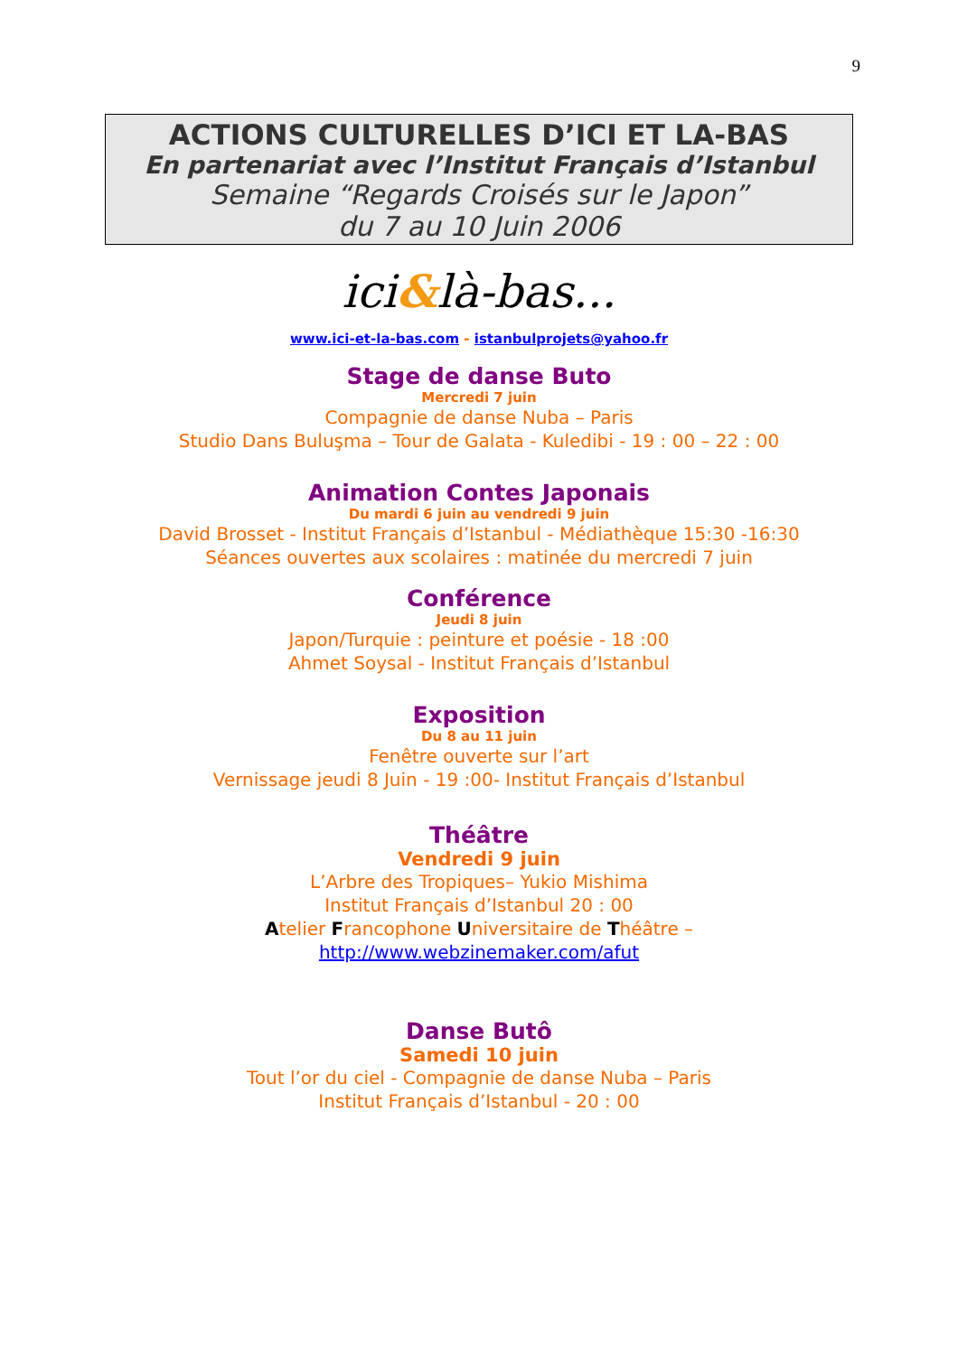9
ACTIONS CULTURELLES D’ICI ET LA-BAS
En partenariat avec l’Institut Français d’Istanbul
Semaine “Regards Croisés sur le Japon”
du 7 au 10 Juin 2006
ici&là-bas...
www.ici-et-la-bas.com - istanbulprojets@yahoo.fr
Stage de danse Buto
Mercredi 7 juin
Compagnie de danse Nuba – Paris
Studio Dans Buluşma – Tour de Galata - Kuledibi - 19 : 00 – 22 : 00
Animation Contes Japonais
Du mardi 6 juin au vendredi 9 juin
David Brosset - Institut Français d’Istanbul - Médiathèque 15:30 -16:30
Séances ouvertes aux scolaires : matinée du mercredi 7 juin
Conférence
Jeudi 8 juin
Japon/Turquie : peinture et poésie - 18 :00
Ahmet Soysal - Institut Français d’Istanbul
Exposition
Du 8 au 11 juin
Fenêtre ouverte sur l’art
Vernissage jeudi 8 Juin - 19 :00- Institut Français d’Istanbul
Théâtre
Vendredi 9 juin
L’Arbre des Tropiques– Yukio Mishima
Institut Français d’Istanbul 20 : 00
Atelier Francophone Universitaire de Théâtre –
http://www.webzinemaker.com/afut
Danse Butô
Samedi 10 juin
Tout l’or du ciel - Compagnie de danse Nuba – Paris
Institut Français d’Istanbul - 20 : 00